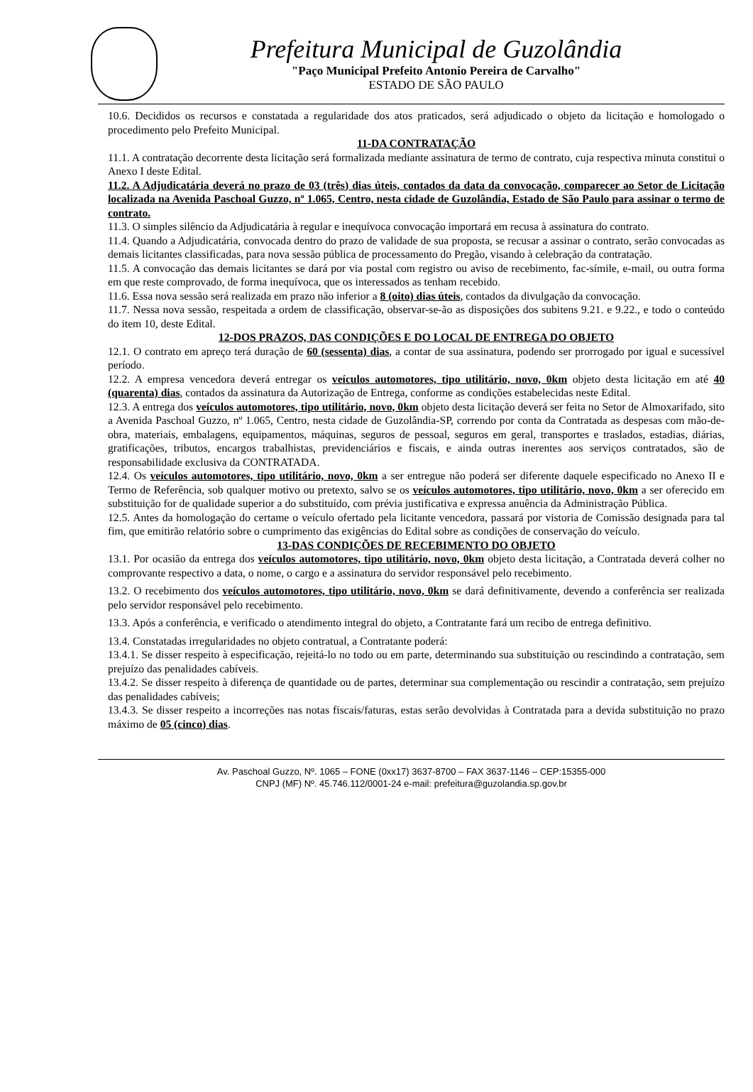Prefeitura Municipal de Guzolândia
"Paço Municipal Prefeito Antonio Pereira de Carvalho"
ESTADO DE SÃO PAULO
10.6. Decididos os recursos e constatada a regularidade dos atos praticados, será adjudicado o objeto da licitação e homologado o procedimento pelo Prefeito Municipal.
11-DA CONTRATAÇÃO
11.1. A contratação decorrente desta licitação será formalizada mediante assinatura de termo de contrato, cuja respectiva minuta constitui o Anexo I deste Edital.
11.2. A Adjudicatária deverá no prazo de 03 (três) dias úteis, contados da data da convocação, comparecer ao Setor de Licitação localizada na Avenida Paschoal Guzzo, nº 1.065, Centro, nesta cidade de Guzolândia, Estado de São Paulo para assinar o termo de contrato.
11.3. O simples silêncio da Adjudicatária à regular e inequívoca convocação importará em recusa à assinatura do contrato.
11.4. Quando a Adjudicatária, convocada dentro do prazo de validade de sua proposta, se recusar a assinar o contrato, serão convocadas as demais licitantes classificadas, para nova sessão pública de processamento do Pregão, visando à celebração da contratação.
11.5. A convocação das demais licitantes se dará por via postal com registro ou aviso de recebimento, fac-símile, e-mail, ou outra forma em que reste comprovado, de forma inequívoca, que os interessados as tenham recebido.
11.6. Essa nova sessão será realizada em prazo não inferior a 8 (oito) dias úteis, contados da divulgação da convocação.
11.7. Nessa nova sessão, respeitada a ordem de classificação, observar-se-ão as disposições dos subitens 9.21. e 9.22., e todo o conteúdo do item 10, deste Edital.
12-DOS PRAZOS, DAS CONDIÇÕES E DO LOCAL DE ENTREGA DO OBJETO
12.1. O contrato em apreço terá duração de 60 (sessenta) dias, a contar de sua assinatura, podendo ser prorrogado por igual e sucessível período.
12.2. A empresa vencedora deverá entregar os veículos automotores, tipo utilitário, novo, 0km objeto desta licitação em até 40 (quarenta) dias, contados da assinatura da Autorização de Entrega, conforme as condições estabelecidas neste Edital.
12.3. A entrega dos veículos automotores, tipo utilitário, novo, 0km objeto desta licitação deverá ser feita no Setor de Almoxarifado, sito a Avenida Paschoal Guzzo, nº 1.065, Centro, nesta cidade de Guzolândia-SP, correndo por conta da Contratada as despesas com mão-de-obra, materiais, embalagens, equipamentos, máquinas, seguros de pessoal, seguros em geral, transportes e traslados, estadias, diárias, gratificações, tributos, encargos trabalhistas, previdenciários e fiscais, e ainda outras inerentes aos serviços contratados, são de responsabilidade exclusiva da CONTRATADA.
12.4. Os veículos automotores, tipo utilitário, novo, 0km a ser entregue não poderá ser diferente daquele especificado no Anexo II e Termo de Referência, sob qualquer motivo ou pretexto, salvo se os veículos automotores, tipo utilitário, novo, 0km a ser oferecido em substituição for de qualidade superior a do substituído, com prévia justificativa e expressa anuência da Administração Pública.
12.5. Antes da homologação do certame o veículo ofertado pela licitante vencedora, passará por vistoria de Comissão designada para tal fim, que emitirão relatório sobre o cumprimento das exigências do Edital sobre as condições de conservação do veículo.
13-DAS CONDIÇÕES DE RECEBIMENTO DO OBJETO
13.1. Por ocasião da entrega dos veículos automotores, tipo utilitário, novo, 0km objeto desta licitação, a Contratada deverá colher no comprovante respectivo a data, o nome, o cargo e a assinatura do servidor responsável pelo recebimento.
13.2. O recebimento dos veículos automotores, tipo utilitário, novo, 0km se dará definitivamente, devendo a conferência ser realizada pelo servidor responsável pelo recebimento.
13.3. Após a conferência, e verificado o atendimento integral do objeto, a Contratante fará um recibo de entrega definitivo.
13.4. Constatadas irregularidades no objeto contratual, a Contratante poderá:
13.4.1. Se disser respeito à especificação, rejeitá-lo no todo ou em parte, determinando sua substituição ou rescindindo a contratação, sem prejuízo das penalidades cabíveis.
13.4.2. Se disser respeito à diferença de quantidade ou de partes, determinar sua complementação ou rescindir a contratação, sem prejuízo das penalidades cabíveis;
13.4.3. Se disser respeito a incorreções nas notas fiscais/faturas, estas serão devolvidas à Contratada para a devida substituição no prazo máximo de 05 (cinco) dias.
Av. Paschoal Guzzo, Nº. 1065 – FONE (0xx17) 3637-8700 – FAX 3637-1146 – CEP:15355-000
CNPJ (MF) Nº. 45.746.112/0001-24 e-mail: prefeitura@guzolandia.sp.gov.br